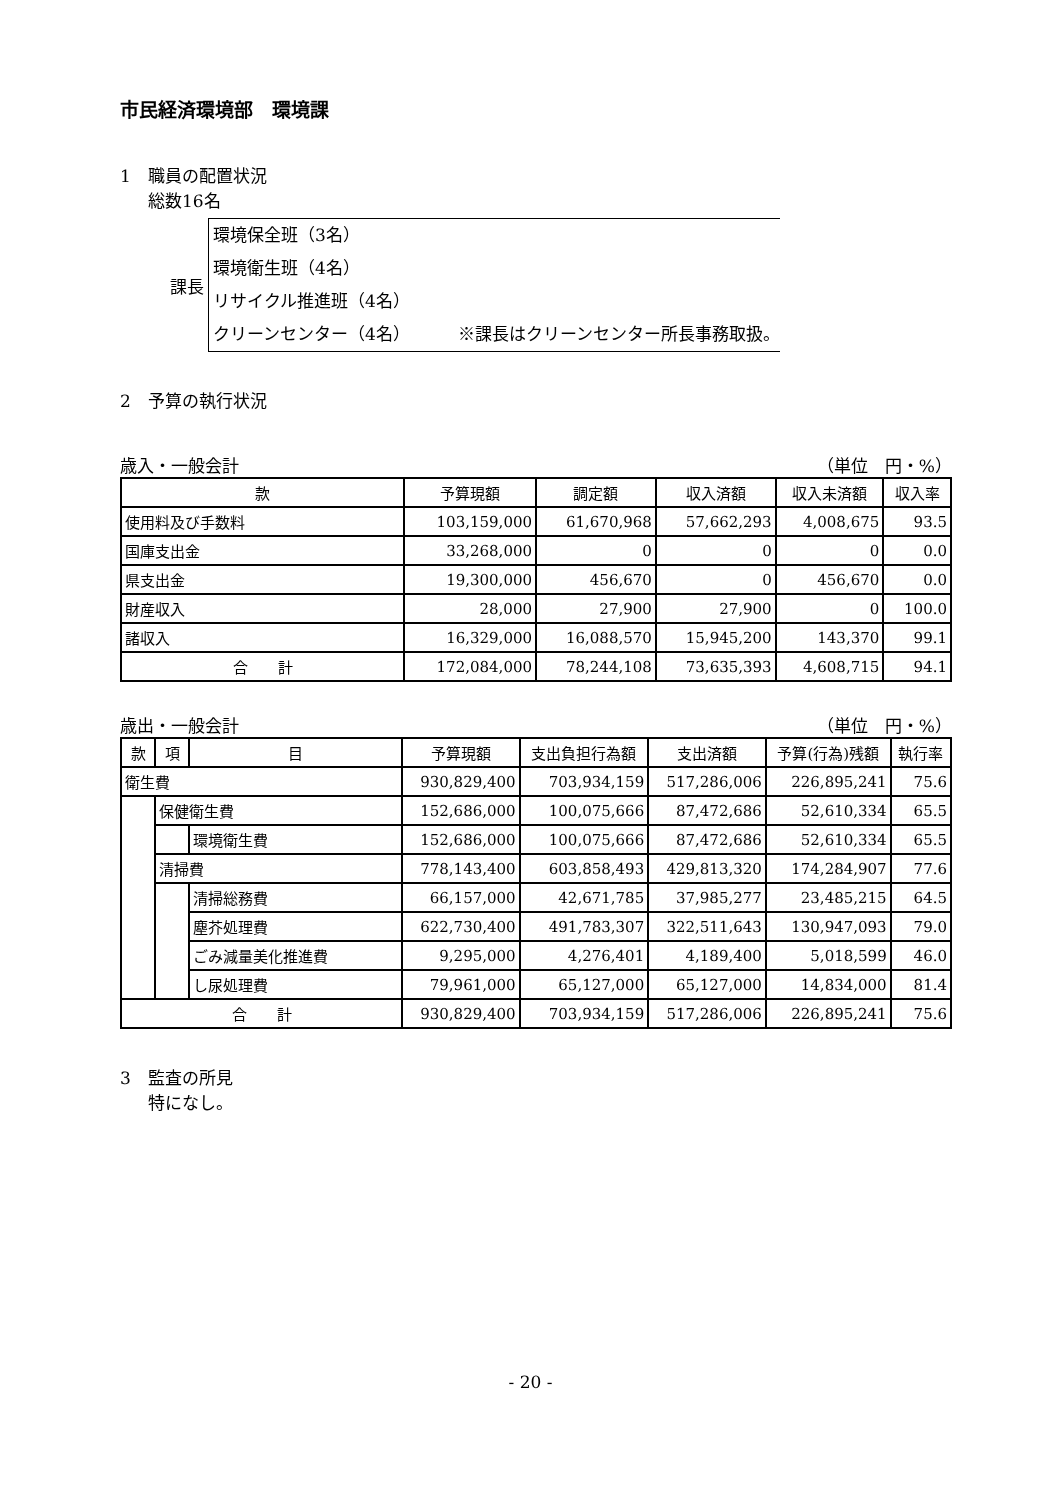市民経済環境部　環境課
1　職員の配置状況
総数16名
課長
環境保全班（3名）
環境衛生班（4名）
リサイクル推進班（4名）
クリーンセンター（4名）　　　 ※課長はクリーンセンター所長事務取扱。
2　予算の執行状況
歳入・一般会計 （単位　円・%）
| 款 | 予算現額 | 調定額 | 収入済額 | 収入未済額 | 収入率 |
| --- | --- | --- | --- | --- | --- |
| 使用料及び手数料 | 103,159,000 | 61,670,968 | 57,662,293 | 4,008,675 | 93.5 |
| 国庫支出金 | 33,268,000 | 0 | 0 | 0 | 0.0 |
| 県支出金 | 19,300,000 | 456,670 | 0 | 456,670 | 0.0 |
| 財産収入 | 28,000 | 27,900 | 27,900 | 0 | 100.0 |
| 諸収入 | 16,329,000 | 16,088,570 | 15,945,200 | 143,370 | 99.1 |
| 合 計 | 172,084,000 | 78,244,108 | 73,635,393 | 4,608,715 | 94.1 |
歳出・一般会計 （単位　円・%）
| 款 | 項 | 目 | 予算現額 | 支出負担行為額 | 支出済額 | 予算(行為)残額 | 執行率 |
| --- | --- | --- | --- | --- | --- | --- | --- |
| 衛生費 | | | 930,829,400 | 703,934,159 | 517,286,006 | 226,895,241 | 75.6 |
| | 保健衛生費 | | 152,686,000 | 100,075,666 | 87,472,686 | 52,610,334 | 65.5 |
| | | 環境衛生費 | 152,686,000 | 100,075,666 | 87,472,686 | 52,610,334 | 65.5 |
| | 清掃費 | | 778,143,400 | 603,858,493 | 429,813,320 | 174,284,907 | 77.6 |
| | | 清掃総務費 | 66,157,000 | 42,671,785 | 37,985,277 | 23,485,215 | 64.5 |
| | | 塵芥処理費 | 622,730,400 | 491,783,307 | 322,511,643 | 130,947,093 | 79.0 |
| | | ごみ減量美化推進費 | 9,295,000 | 4,276,401 | 4,189,400 | 5,018,599 | 46.0 |
| | | し尿処理費 | 79,961,000 | 65,127,000 | 65,127,000 | 14,834,000 | 81.4 |
| 合 計 | | | 930,829,400 | 703,934,159 | 517,286,006 | 226,895,241 | 75.6 |
3　監査の所見
特になし。
- 20 -